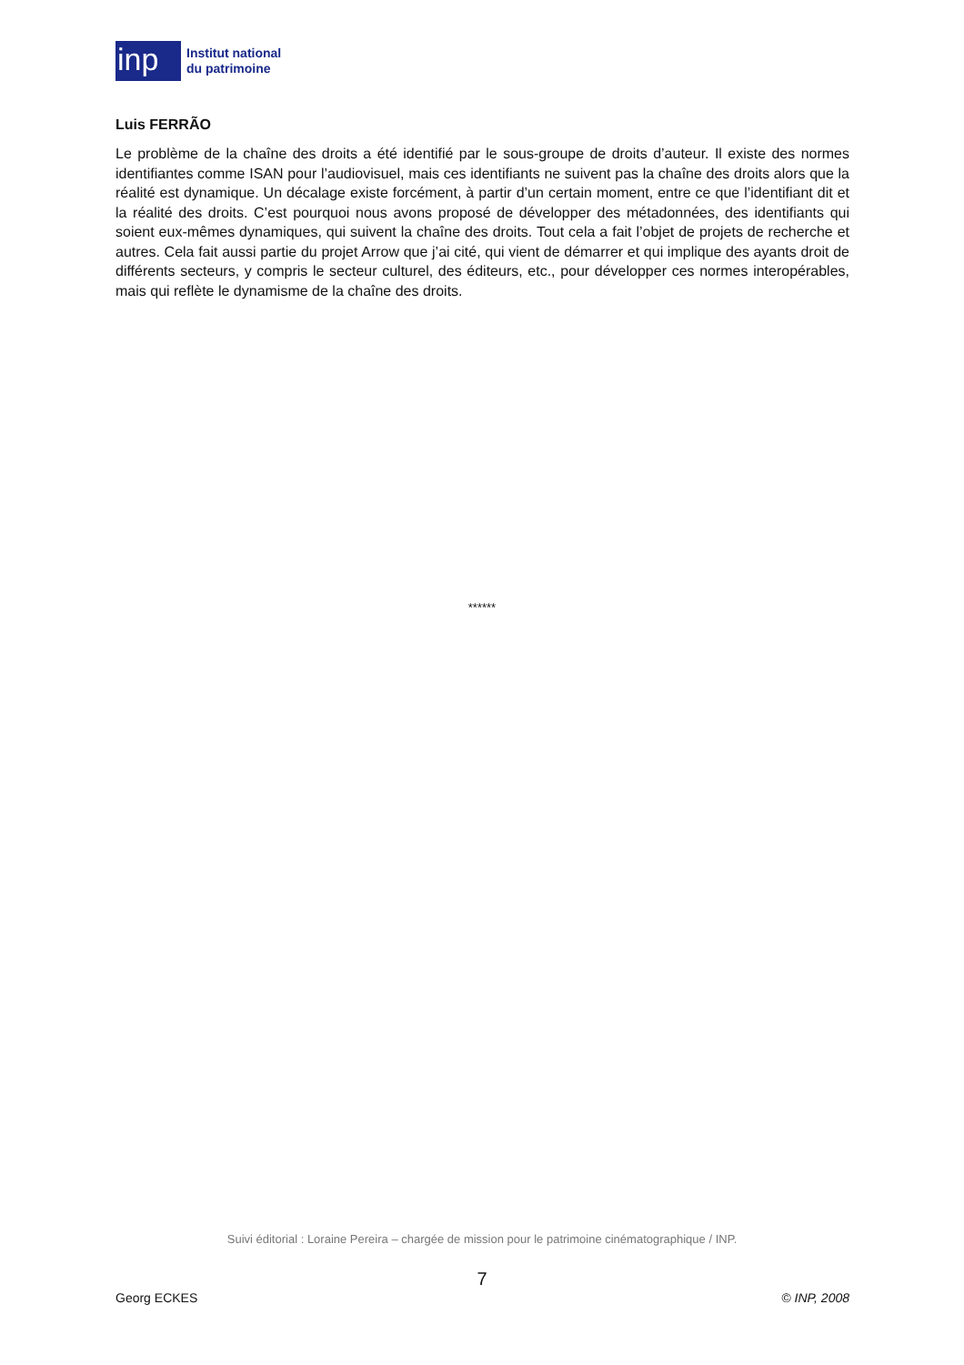inp
Institut national
du patrimoine
Luis FERRÃO
Le problème de la chaîne des droits a été identifié par le sous-groupe de droits d’auteur. Il existe des normes identifiantes comme ISAN pour l’audiovisuel, mais ces identifiants ne suivent pas la chaîne des droits alors que la réalité est dynamique. Un décalage existe forcément, à partir d’un certain moment, entre ce que l’identifiant dit et la réalité des droits. C’est pourquoi nous avons proposé de développer des métadonnées, des identifiants qui soient eux-mêmes dynamiques, qui suivent la chaîne des droits. Tout cela a fait l’objet de projets de recherche et autres. Cela fait aussi partie du projet Arrow que j’ai cité, qui vient de démarrer et qui implique des ayants droit de différents secteurs, y compris le secteur culturel, des éditeurs, etc., pour développer ces normes interopérables, mais qui reflète le dynamisme de la chaîne des droits.
******
Suivi éditorial : Loraine Pereira – chargée de mission pour le patrimoine cinématographique / INP.
7
Georg ECKES © INP, 2008